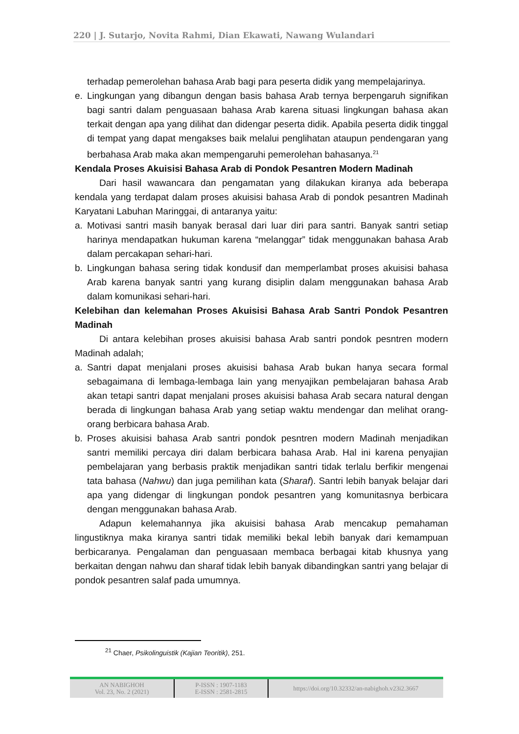220 | J. Sutarjo, Novita Rahmi, Dian Ekawati, Nawang Wulandari
terhadap pemerolehan bahasa Arab bagi para peserta didik yang mempelajarinya.
e. Lingkungan yang dibangun dengan basis bahasa Arab ternya berpengaruh signifikan bagi santri dalam penguasaan bahasa Arab karena situasi lingkungan bahasa akan terkait dengan apa yang dilihat dan didengar peserta didik. Apabila peserta didik tinggal di tempat yang dapat mengakses baik melalui penglihatan ataupun pendengaran yang berbahasa Arab maka akan mempengaruhi pemerolehan bahasanya.<sup>21</sup>
Kendala Proses Akuisisi Bahasa Arab di Pondok Pesantren Modern Madinah
Dari hasil wawancara dan pengamatan yang dilakukan kiranya ada beberapa kendala yang terdapat dalam proses akuisisi bahasa Arab di pondok pesantren Madinah Karyatani Labuhan Maringgai, di antaranya yaitu:
a. Motivasi santri masih banyak berasal dari luar diri para santri. Banyak santri setiap harinya mendapatkan hukuman karena “melanggar” tidak menggunakan bahasa Arab dalam percakapan sehari-hari.
b. Lingkungan bahasa sering tidak kondusif dan memperlambat proses akuisisi bahasa Arab karena banyak santri yang kurang disiplin dalam menggunakan bahasa Arab dalam komunikasi sehari-hari.
Kelebihan dan kelemahan Proses Akuisisi Bahasa Arab Santri Pondok Pesantren Madinah
Di antara kelebihan proses akuisisi bahasa Arab santri pondok pesntren modern Madinah adalah;
a. Santri dapat menjalani proses akuisisi bahasa Arab bukan hanya secara formal sebagaimana di lembaga-lembaga lain yang menyajikan pembelajaran bahasa Arab akan tetapi santri dapat menjalani proses akuisisi bahasa Arab secara natural dengan berada di lingkungan bahasa Arab yang setiap waktu mendengar dan melihat orang-orang berbicara bahasa Arab.
b. Proses akuisisi bahasa Arab santri pondok pesntren modern Madinah menjadikan santri memiliki percaya diri dalam berbicara bahasa Arab. Hal ini karena penyajian pembelajaran yang berbasis praktik menjadikan santri tidak terlalu berfikir mengenai tata bahasa (Nahwu) dan juga pemilihan kata (Sharaf). Santri lebih banyak belajar dari apa yang didengar di lingkungan pondok pesantren yang komunitasnya berbicara dengan menggunakan bahasa Arab.
Adapun kelemahannya jika akuisisi bahasa Arab mencakup pemahaman lingustiknya maka kiranya santri tidak memiliki bekal lebih banyak dari kemampuan berbicaranya. Pengalaman dan penguasaan membaca berbagai kitab khusnya yang berkaitan dengan nahwu dan sharaf tidak lebih banyak dibandingkan santri yang belajar di pondok pesantren salaf pada umumnya.
<sup>21</sup> Chaer, Psikolinguistik (Kajian Teoritik), 251.
AN NABIGHOH
Vol. 23, No. 2 (2021)
P-ISSN : 1907-1183
E-ISSN : 2581-2815
https://doi.org/10.32332/an-nabighoh.v23i2.3667